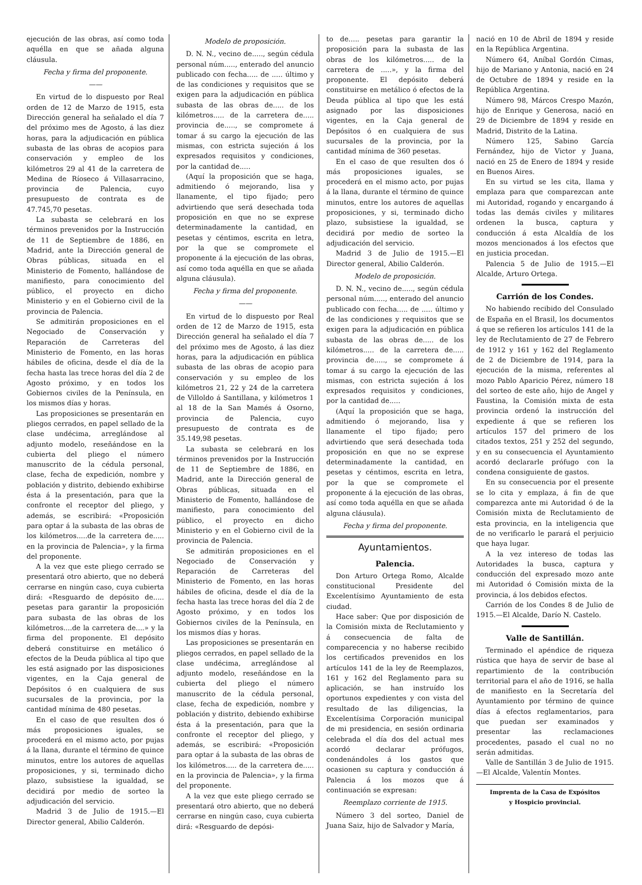ejecución de las obras, así como toda aquélla en que se añada alguna cláusula.
Fecha y firma del proponente.
——
En virtud de lo dispuesto por Real orden de 12 de Marzo de 1915, esta Dirección general ha señalado el día 7 del próximo mes de Agosto, á las diez horas, para la adjudicación en pública subasta de las obras de acopios para conservación y empleo de los kilómetros 29 al 41 de la carretera de Medina de Ríoseco á Villasarracino, provincia de Palencia, cuyo presupuesto de contrata es de 47.745,70 pesetas.
La subasta se celebrará en los términos prevenidos por la Instrucción de 11 de Septiembre de 1886, en Madrid, ante la Dirección general de Obras públicas, situada en el Ministerio de Fomento, hallándose de manifiesto, para conocimiento del público, el proyecto en dicho Ministerio y en el Gobierno civil de la provincia de Palencia.
Se admitirán proposiciones en el Negociado de Conservación y Reparación de Carreteras del Ministerio de Fomento, en las horas hábiles de oficina, desde el día de la fecha hasta las trece horas del día 2 de Agosto próximo, y en todos los Gobiernos civiles de la Península, en los mismos días y horas.
Las proposiciones se presentarán en pliegos cerrados, en papel sellado de la clase undécima, arreglándose al adjunto modelo, reseñándose en la cubierta del pliego el número manuscrito de la cédula personal, clase, fecha de expedición, nombre y población y distrito, debiendo exhibirse ésta á la presentación, para que la confronte el receptor del pliego, y además, se escribirá: «Proposición para optar á la subasta de las obras de los kilómetros.....de la carretera de..... en la provincia de Palencia», y la firma del proponente.
A la vez que este pliego cerrado se presentará otro abierto, que no deberá cerrarse en ningún caso, cuya cubierta dirá: «Resguardo de depósito de..... pesetas para garantir la proposición para subasta de las obras de los kilómetros....de la carretera de....» y la firma del proponente. El depósito deberá constituirse en metálico ó efectos de la Deuda pública al tipo que les está asignado por las disposiciones vigentes, en la Caja general de Depósitos ó en cualquiera de sus sucursales de la provincia, por la cantidad mínima de 480 pesetas.
En el caso de que resulten dos ó más proposiciones iguales, se procederá en el mismo acto, por pujas á la llana, durante el término de quince minutos, entre los autores de aquellas proposiciones, y si, terminado dicho plazo, subsistiese la igualdad, se decidirá por medio de sorteo la adjudicación del servicio.
Madrid 3 de Julio de 1915.—El Director general, Abilio Calderón.
Modelo de proposición.
D. N. N., vecino de....., según cédula personal núm....., enterado del anuncio publicado con fecha..... de ..... último y de las condiciones y requisitos que se exigen para la adjudicación en pública subasta de las obras de..... de los kilómetros..... de la carretera de..... provincia de....., se compromete á tomar á su cargo la ejecución de las mismas, con estricta sujeción á los expresados requisitos y condiciones, por la cantidad de.....
(Aquí la proposición que se haga, admitiendo ó mejorando, lisa y llanamente, el tipo fijado; pero advirtiendo que será desechada toda proposición en que no se exprese determinadamente la cantidad, en pesetas y céntimos, escrita en letra, por la que se compromete el proponente á la ejecución de las obras, así como toda aquélla en que se añada alguna cláusula).
Fecha y firma del proponente.
——
En virtud de lo dispuesto por Real orden de 12 de Marzo de 1915, esta Dirección general ha señalado el día 7 del próximo mes de Agosto, á las diez horas, para la adjudicación en pública subasta de las obras de acopio para conservación y su empleo de los kilómetros 21, 22 y 24 de la carretera de Villoldo á Santillana, y kilómetros 1 al 18 de la San Mamés á Osorno, provincia de Palencia, cuyo presupuesto de contrata es de 35.149,98 pesetas.
La subasta se celebrará en los términos prevenidos por la Instrucción de 11 de Septiembre de 1886, en Madrid, ante la Dirección general de Obras públicas, situada en el Ministerio de Fomento, hallándose de manifiesto, para conocimiento del público, el proyecto en dicho Ministerio y en el Gobierno civil de la provincia de Palencia.
Se admitirán proposiciones en el Negociado de Conservación y Reparación de Carreteras del Ministerio de Fomento, en las horas hábiles de oficina, desde el día de la fecha hasta las trece horas del día 2 de Agosto próximo, y en todos los Gobiernos civiles de la Península, en los mismos días y horas.
Las proposiciones se presentarán en pliegos cerrados, en papel sellado de la clase undécima, arreglándose al adjunto modelo, reseñándose en la cubierta del pliego el número manuscrito de la cédula personal, clase, fecha de expedición, nombre y población y distrito, debiendo exhibirse ésta á la presentación, para que la confronte el receptor del pliego, y además, se escribirá: «Proposición para optar á la subasta de las obras de los kilómetros..... de la carretera de..... en la provincia de Palencia», y la firma del proponente.
A la vez que este pliego cerrado se presentará otro abierto, que no deberá cerrarse en ningún caso, cuya cubierta dirá: «Resguardo de depósi-
to de..... pesetas para garantir la proposición para la subasta de las obras de los kilómetros..... de la carretera de .....», y la firma del proponente. El depósito deberá constituirse en metálico ó efectos de la Deuda pública al tipo que les está asignado por las disposiciones vigentes, en la Caja general de Depósitos ó en cualquiera de sus sucursales de la provincia, por la cantidad mínima de 360 pesetas.
En el caso de que resulten dos ó más proposiciones iguales, se procederá en el mismo acto, por pujas á la llana, durante el término de quince minutos, entre los autores de aquellas proposiciones, y si, terminado dicho plazo, subsistiese la igualdad, se decidirá por medio de sorteo la adjudicación del servicio.
Madrid 3 de Julio de 1915.—El Director general, Abilio Calderón.
Modelo de proposición.
D. N. N., vecino de....., según cédula personal núm....., enterado del anuncio publicado con fecha..... de ..... último y de las condiciones y requisitos que se exigen para la adjudicación en pública subasta de las obras de..... de los kilómetros..... de la carretera de..... provincia de....., se compromete á tomar á su cargo la ejecución de las mismas, con estricta sujeción á los expresados requisitos y condiciones, por la cantidad de.....
(Aquí la proposición que se haga, admitiendo ó mejorando, lisa y llanamente el tipo fijado; pero advirtiendo que será desechada toda proposición en que no se exprese determinadamente la cantidad, en pesetas y céntimos, escrita en letra, por la que se compromete el proponente á la ejecución de las obras, así como toda aquélla en que se añada alguna cláusula).
Fecha y firma del proponente.
Ayuntamientos.
Palencia.
Don Arturo Ortega Romo, Alcalde constitucional Presidente del Excelentísimo Ayuntamiento de esta ciudad.
Hace saber: Que por disposición de la Comisión mixta de Reclutamiento y á consecuencia de falta de comparecencia y no haberse recibido los certificados prevenidos en los artículos 141 de la ley de Reemplazos, 161 y 162 del Reglamento para su aplicación, se han instruído los oportunos expedientes y con vista del resultado de las diligencias, la Excelentísima Corporación municipal de mi presidencia, en sesión ordinaria celebrada el día dos del actual mes acordó declarar prófugos, condenándoles á los gastos que ocasionen su captura y conducción á Palencia á los mozos que á continuación se expresan:
Reemplazo corriente de 1915.
Número 3 del sorteo, Daniel de Juana Saiz, hijo de Salvador y María,
nació en 10 de Abril de 1894 y reside en la República Argentina.
Número 64, Aníbal Gordón Cimas, hijo de Mariano y Antonia, nació en 24 de Octubre de 1894 y reside en la República Argentina.
Número 98, Márcos Crespo Mazón, hijo de Enrique y Generosa, nació en 29 de Diciembre de 1894 y reside en Madrid, Distrito de la Latina.
Número 125, Sabino García Fernández, hijo de Victor y Juana, nació en 25 de Enero de 1894 y reside en Buenos Aires.
En su virtud se les cita, llama y emplaza para que comparezcan ante mi Autoridad, rogando y encargando á todas las demás civiles y militares ordenen la busca, captura y conducción á esta Alcaldía de los mozos mencionados á los efectos que en justicia procedan.
Palencia 5 de Julio de 1915.—El Alcalde, Arturo Ortega.
Carrión de los Condes.
No habiendo recibido del Consulado de España en el Brasil, los documentos á que se refieren los artículos 141 de la ley de Reclutamiento de 27 de Febrero de 1912 y 161 y 162 del Reglamento de 2 de Diciembre de 1914, para la ejecución de la misma, referentes al mozo Pablo Aparicio Pérez, número 18 del sorteo de este año, hijo de Angel y Faustina, la Comisión mixta de esta provincia ordenó la instrucción del expediente á que se refieren los artículos 157 del primero de los citados textos, 251 y 252 del segundo, y en su consecuencia el Ayuntamiento acordó declararle prófugo con la condena consiguiente de gastos.
En su consecuencia por el presente se lo cita y emplaza, á fin de que comparezca ante mi Autoridad ó de la Comisión mixta de Reclutamiento de esta provincia, en la inteligencia que de no verificarlo le parará el perjuicio que haya lugar.
A la vez intereso de todas las Autoridades la busca, captura y conducción del expresado mozo ante mi Autoridad ó Comisión mixta de la provincia, á los debidos efectos.
Carrión de los Condes 8 de Julio de 1915.—El Alcalde, Darío N. Castelo.
Valle de Santillán.
Terminado el apéndice de riqueza rústica que haya de servir de base al repartimiento de la contribución territorial para el año de 1916, se halla de manifiesto en la Secretaría del Ayuntamiento por término de quince días á efectos reglamentarios, para que puedan ser examinados y presentar las reclamaciones procedentes, pasado el cual no no serán admitidas.
Valle de Santillán 3 de Julio de 1915.—El Alcalde, Valentín Montes.
Imprenta de la Casa de Expósitos
y Hospicio provincial.